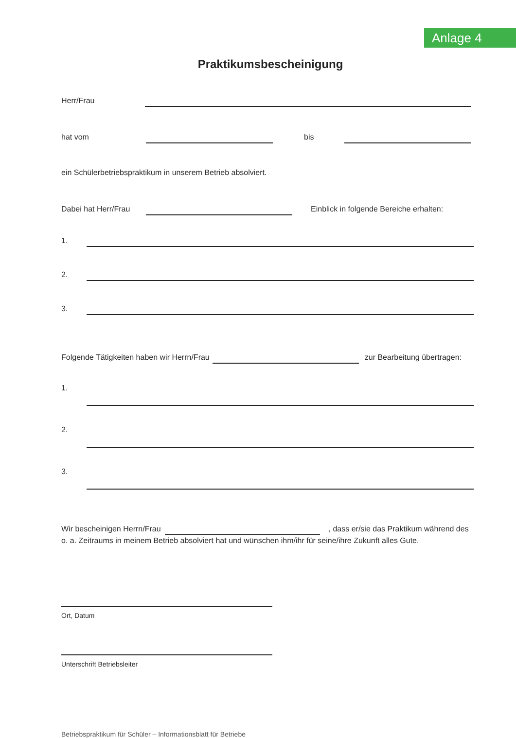Anlage 4
Praktikumsbescheinigung
Herr/Frau
hat vom
bis
ein Schülerbetriebspraktikum in unserem Betrieb absolviert.
Dabei hat Herr/Frau
Einblick in folgende Bereiche erhalten:
1.
2.
3.
Folgende Tätigkeiten haben wir Herrn/Frau
zur Bearbeitung übertragen:
1.
2.
3.
Wir bescheinigen Herrn/Frau
, dass er/sie das Praktikum während des
o. a. Zeitraums in meinem Betrieb absolviert hat und wünschen ihm/ihr für seine/ihre Zukunft alles Gute.
Ort, Datum
Unterschrift Betriebsleiter
Betriebspraktikum für Schüler – Informationsblatt für Betriebe